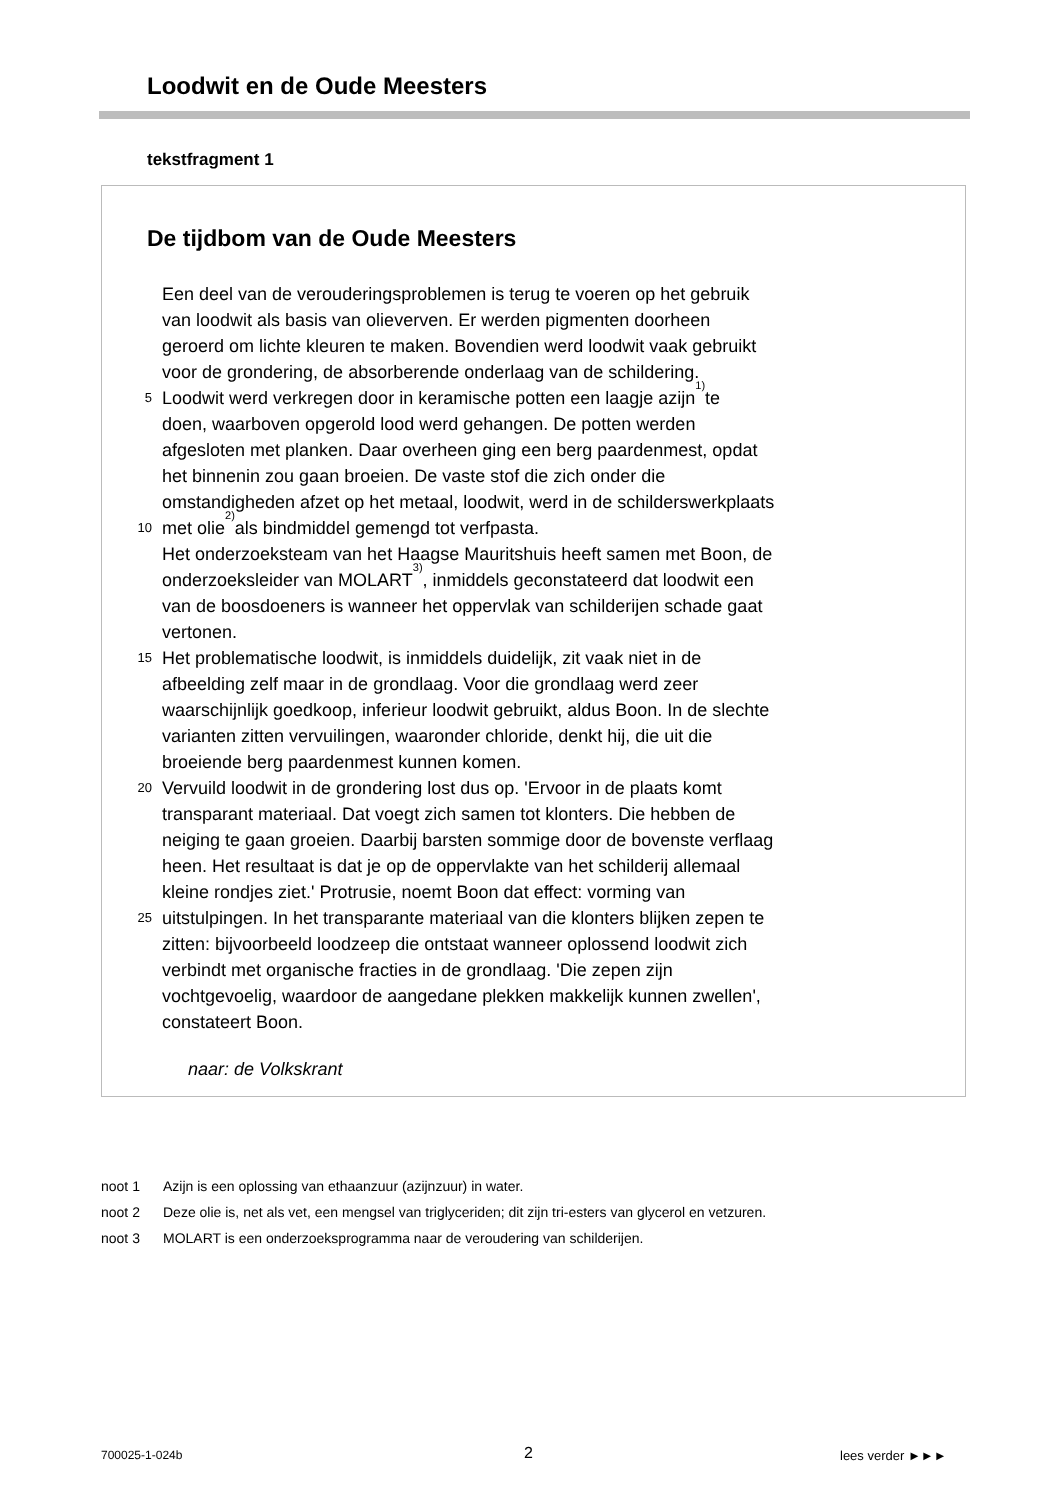Loodwit en de Oude Meesters
tekstfragment 1
De tijdbom van de Oude Meesters
Een deel van de verouderingsproblemen is terug te voeren op het gebruik
van loodwit als basis van olieverven. Er werden pigmenten doorheen
geroerd om lichte kleuren te maken. Bovendien werd loodwit vaak gebruikt
voor de grondering, de absorberende onderlaag van de schildering.
5 Loodwit werd verkregen door in keramische potten een laagje azijn<sup>1)</sup> te
doen, waarboven opgerold lood werd gehangen. De potten werden
afgesloten met planken. Daar overheen ging een berg paardenmest, opdat
het binnenin zou gaan broeien. De vaste stof die zich onder die
omstandigheden afzet op het metaal, loodwit, werd in de schilderswerkplaats
10 met olie<sup>2)</sup> als bindmiddel gemengd tot verfpasta.
Het onderzoeksteam van het Haagse Mauritshuis heeft samen met Boon, de
onderzoeksleider van MOLART<sup>3)</sup>, inmiddels geconstateerd dat loodwit een
van de boosdoeners is wanneer het oppervlak van schilderijen schade gaat
vertonen.
15 Het problematische loodwit, is inmiddels duidelijk, zit vaak niet in de
afbeelding zelf maar in de grondlaag. Voor die grondlaag werd zeer
waarschijnlijk goedkoop, inferieur loodwit gebruikt, aldus Boon. In de slechte
varianten zitten vervuilingen, waaronder chloride, denkt hij, die uit die
broeiende berg paardenmest kunnen komen.
20 Vervuild loodwit in de grondering lost dus op. 'Ervoor in de plaats komt
transparant materiaal. Dat voegt zich samen tot klonters. Die hebben de
neiging te gaan groeien. Daarbij barsten sommige door de bovenste verflaag
heen. Het resultaat is dat je op de oppervlakte van het schilderij allemaal
kleine rondjes ziet.' Protrusie, noemt Boon dat effect: vorming van
25 uitstulpingen. In het transparante materiaal van die klonters blijken zepen te
zitten: bijvoorbeeld loodzeep die ontstaat wanneer oplossend loodwit zich
verbindt met organische fracties in de grondlaag. 'Die zepen zijn
vochtgevoelig, waardoor de aangedane plekken makkelijk kunnen zwellen',
constateert Boon.
naar: de Volkskrant
noot 1 Azijn is een oplossing van ethaanzuur (azijnzuur) in water.
noot 2 Deze olie is, net als vet, een mengsel van triglyceriden; dit zijn tri-esters van glycerol en vetzuren.
noot 3 MOLART is een onderzoeksprogramma naar de veroudering van schilderijen.
700025-1-024b 2 lees verder ►►►